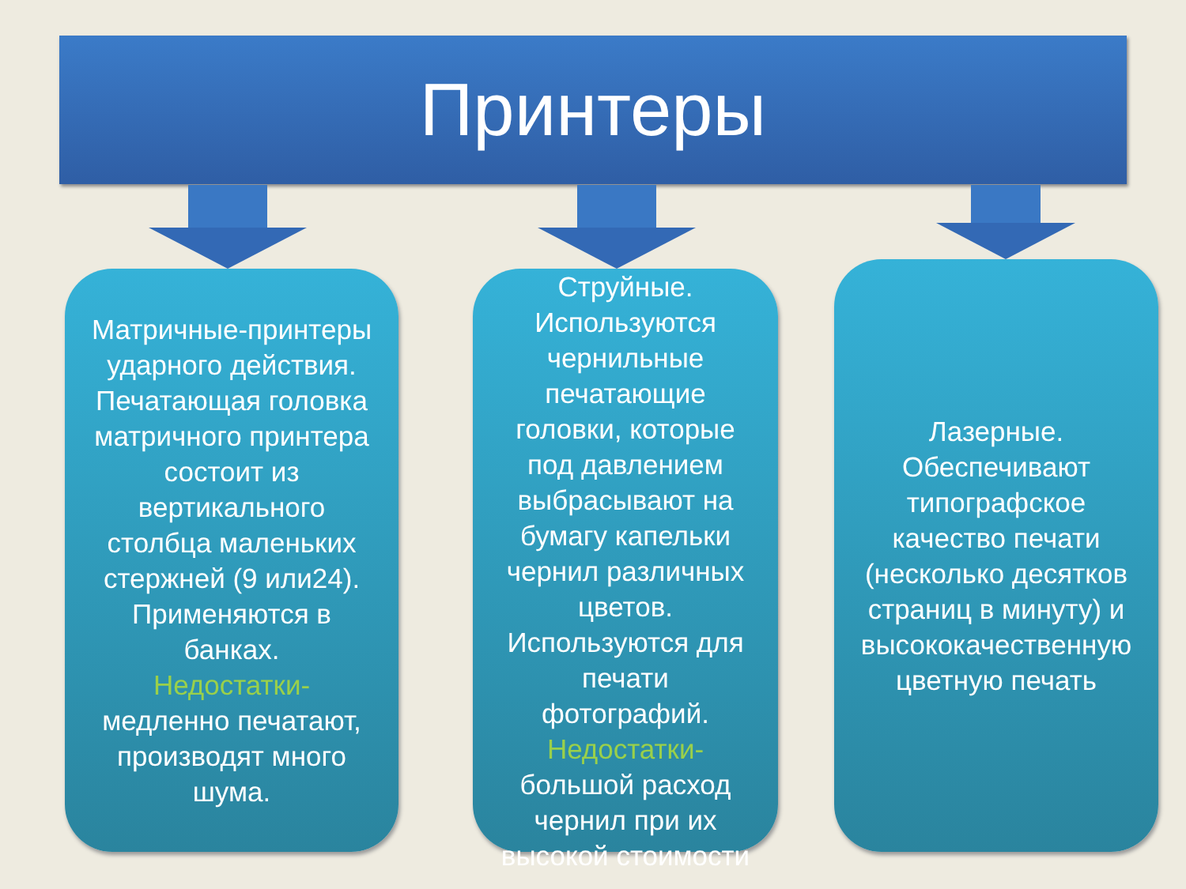Принтеры
Матричные-принтеры ударного действия. Печатающая головка матричного принтера состоит из вертикального столбца маленьких стержней (9 или24). Применяются в банках.
Недостатки-
медленно печатают, производят много шума.
Струйные. Используются чернильные печатающие головки, которые под давлением выбрасывают на бумагу капельки чернил различных цветов. Используются для печати фотографий.
Недостатки-
большой расход чернил при их высокой стоимости
Лазерные. Обеспечивают типографское качество печати (несколько десятков страниц в минуту) и высококачественную цветную печать